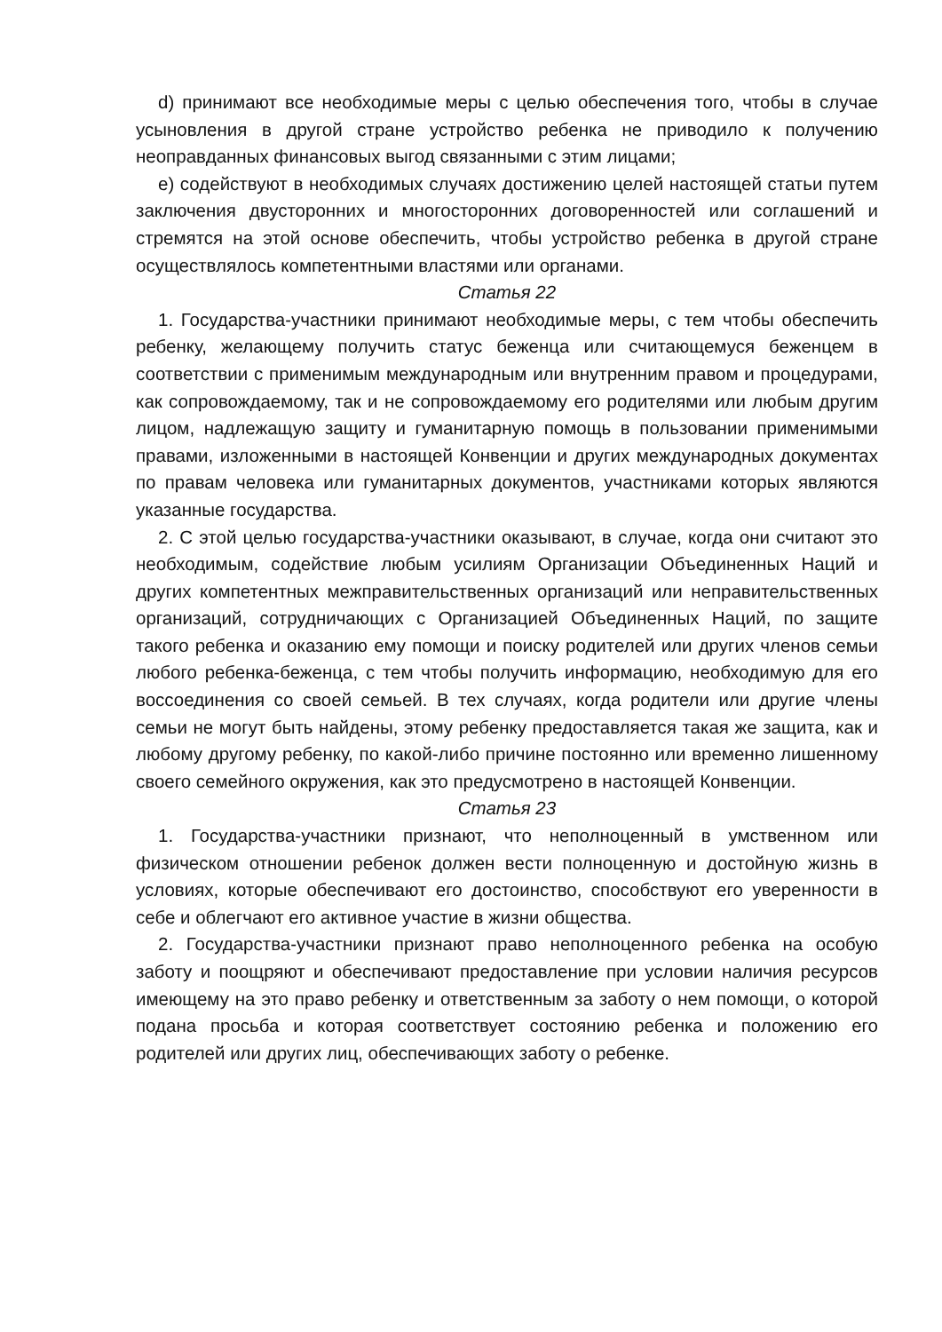d) принимают все необходимые меры с целью обеспечения того, чтобы в случае усыновления в другой стране устройство ребенка не приводило к получению неоправданных финансовых выгод связанными с этим лицами;
e) содействуют в необходимых случаях достижению целей настоящей статьи путем заключения двусторонних и многосторонних договоренностей или соглашений и стремятся на этой основе обеспечить, чтобы устройство ребенка в другой стране осуществлялось компетентными властями или органами.
Статья 22
1. Государства-участники принимают необходимые меры, с тем чтобы обеспечить ребенку, желающему получить статус беженца или считающемуся беженцем в соответствии с применимым международным или внутренним правом и процедурами, как сопровождаемому, так и не сопровождаемому его родителями или любым другим лицом, надлежащую защиту и гуманитарную помощь в пользовании применимыми правами, изложенными в настоящей Конвенции и других международных документах по правам человека или гуманитарных документов, участниками которых являются указанные государства.
2. С этой целью государства-участники оказывают, в случае, когда они считают это необходимым, содействие любым усилиям Организации Объединенных Наций и других компетентных межправительственных организаций или неправительственных организаций, сотрудничающих с Организацией Объединенных Наций, по защите такого ребенка и оказанию ему помощи и поиску родителей или других членов семьи любого ребенка-беженца, с тем чтобы получить информацию, необходимую для его воссоединения со своей семьей. В тех случаях, когда родители или другие члены семьи не могут быть найдены, этому ребенку предоставляется такая же защита, как и любому другому ребенку, по какой-либо причине постоянно или временно лишенному своего семейного окружения, как это предусмотрено в настоящей Конвенции.
Статья 23
1. Государства-участники признают, что неполноценный в умственном или физическом отношении ребенок должен вести полноценную и достойную жизнь в условиях, которые обеспечивают его достоинство, способствуют его уверенности в себе и облегчают его активное участие в жизни общества.
2. Государства-участники признают право неполноценного ребенка на особую заботу и поощряют и обеспечивают предоставление при условии наличия ресурсов имеющему на это право ребенку и ответственным за заботу о нем помощи, о которой подана просьба и которая соответствует состоянию ребенка и положению его родителей или других лиц, обеспечивающих заботу о ребенке.